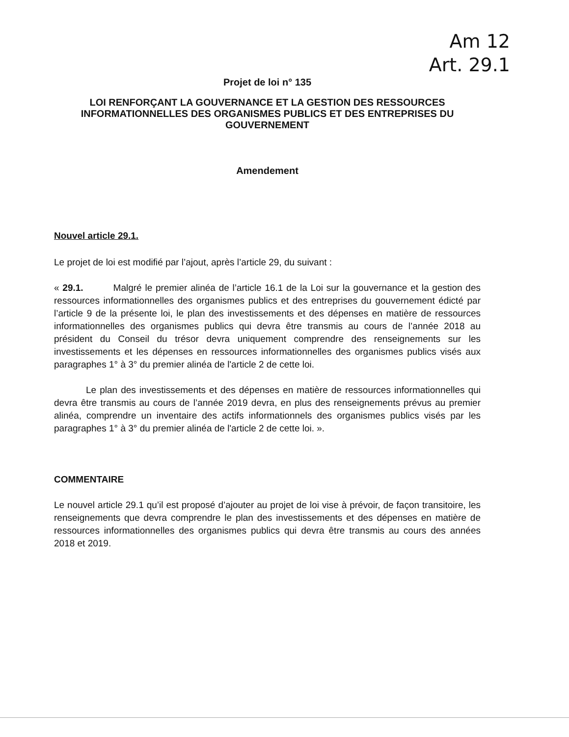Am 12
Art. 29.1
Projet de loi n° 135
LOI RENFORÇANT LA GOUVERNANCE ET LA GESTION DES RESSOURCES INFORMATIONNELLES DES ORGANISMES PUBLICS ET DES ENTREPRISES DU GOUVERNEMENT
Amendement
Nouvel article 29.1.
Le projet de loi est modifié par l’ajout, après l’article 29, du suivant :
« 29.1. Malgré le premier alinéa de l’article 16.1 de la Loi sur la gouvernance et la gestion des ressources informationnelles des organismes publics et des entreprises du gouvernement édicté par l’article 9 de la présente loi, le plan des investissements et des dépenses en matière de ressources informationnelles des organismes publics qui devra être transmis au cours de l’année 2018 au président du Conseil du trésor devra uniquement comprendre des renseignements sur les investissements et les dépenses en ressources informationnelles des organismes publics visés aux paragraphes 1° à 3° du premier alinéa de l'article 2 de cette loi.
Le plan des investissements et des dépenses en matière de ressources informationnelles qui devra être transmis au cours de l’année 2019 devra, en plus des renseignements prévus au premier alinéa, comprendre un inventaire des actifs informationnels des organismes publics visés par les paragraphes 1° à 3° du premier alinéa de l'article 2 de cette loi. ».
COMMENTAIRE
Le nouvel article 29.1 qu’il est proposé d’ajouter au projet de loi vise à prévoir, de façon transitoire, les renseignements que devra comprendre le plan des investissements et des dépenses en matière de ressources informationnelles des organismes publics qui devra être transmis au cours des années 2018 et 2019.